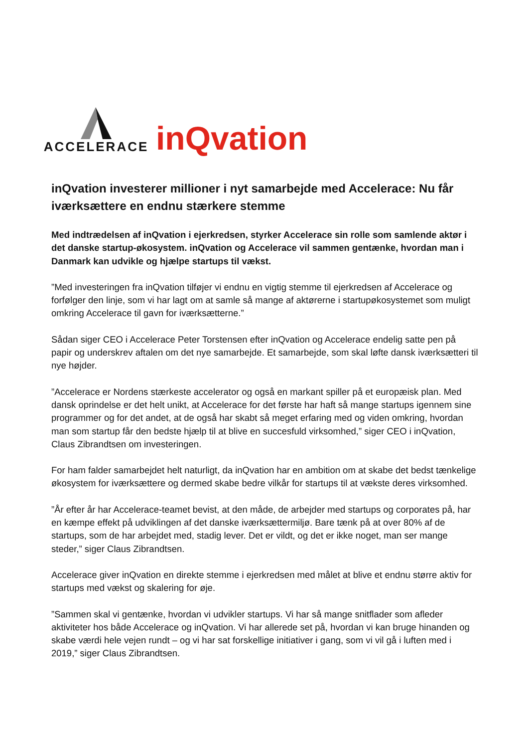ACCELERACE
inQvation
inQvation investerer millioner i nyt samarbejde med Accelerace: Nu får iværksættere en endnu stærkere stemme
Med indtrædelsen af inQvation i ejerkredsen, styrker Accelerace sin rolle som samlende aktør i det danske startup-økosystem. inQvation og Accelerace vil sammen gentænke, hvordan man i Danmark kan udvikle og hjælpe startups til vækst.
”Med investeringen fra inQvation tilføjer vi endnu en vigtig stemme til ejerkredsen af Accelerace og forfølger den linje, som vi har lagt om at samle så mange af aktørerne i startupøkosystemet som muligt omkring Accelerace til gavn for iværksætterne.”
Sådan siger CEO i Accelerace Peter Torstensen efter inQvation og Accelerace endelig satte pen på papir og underskrev aftalen om det nye samarbejde. Et samarbejde, som skal løfte dansk iværksætteri til nye højder.
”Accelerace er Nordens stærkeste accelerator og også en markant spiller på et europæisk plan. Med dansk oprindelse er det helt unikt, at Accelerace for det første har haft så mange startups igennem sine programmer og for det andet, at de også har skabt så meget erfaring med og viden omkring, hvordan man som startup får den bedste hjælp til at blive en succesfuld virksomhed,” siger CEO i inQvation, Claus Zibrandtsen om investeringen.
For ham falder samarbejdet helt naturligt, da inQvation har en ambition om at skabe det bedst tænkelige økosystem for iværksættere og dermed skabe bedre vilkår for startups til at vækste deres virksomhed.
”År efter år har Accelerace-teamet bevist, at den måde, de arbejder med startups og corporates på, har en kæmpe effekt på udviklingen af det danske iværksættermiljø. Bare tænk på at over 80% af de startups, som de har arbejdet med, stadig lever. Det er vildt, og det er ikke noget, man ser mange steder,” siger Claus Zibrandtsen.
Accelerace giver inQvation en direkte stemme i ejerkredsen med målet at blive et endnu større aktiv for startups med vækst og skalering for øje.
”Sammen skal vi gentænke, hvordan vi udvikler startups. Vi har så mange snitflader som afleder aktiviteter hos både Accelerace og inQvation. Vi har allerede set på, hvordan vi kan bruge hinanden og skabe værdi hele vejen rundt – og vi har sat forskellige initiativer i gang, som vi vil gå i luften med i 2019,” siger Claus Zibrandtsen.